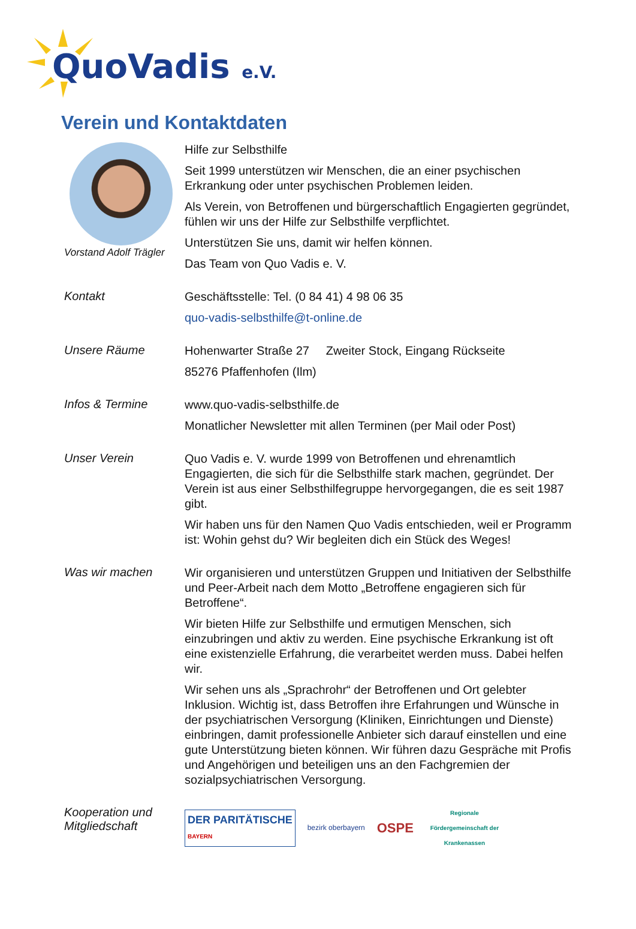QuoVadis e.V.
Verein und Kontaktdaten
Vorstand Adolf Trägler
Hilfe zur Selbsthilfe
Seit 1999 unterstützen wir Menschen, die an einer psychischen Erkrankung oder unter psychischen Problemen leiden.
Als Verein, von Betroffenen und bürgerschaftlich Engagierten gegründet, fühlen wir uns der Hilfe zur Selbsthilfe verpflichtet.
Unterstützen Sie uns, damit wir helfen können.
Das Team von Quo Vadis e. V.
Kontakt
Geschäftsstelle: Tel. (0 84 41) 4 98 06 35
quo-vadis-selbsthilfe@t-online.de
Unsere Räume
Hohenwarter Straße 27 Zweiter Stock, Eingang Rückseite
85276 Pfaffenhofen (Ilm)
Infos & Termine
www.quo-vadis-selbsthilfe.de
Monatlicher Newsletter mit allen Terminen (per Mail oder Post)
Unser Verein
Quo Vadis e. V. wurde 1999 von Betroffenen und ehrenamtlich Engagierten, die sich für die Selbsthilfe stark machen, gegründet. Der Verein ist aus einer Selbsthilfegruppe hervorgegangen, die es seit 1987 gibt.
Wir haben uns für den Namen Quo Vadis entschieden, weil er Programm ist: Wohin gehst du? Wir begleiten dich ein Stück des Weges!
Was wir machen
Wir organisieren und unterstützen Gruppen und Initiativen der Selbsthilfe und Peer-Arbeit nach dem Motto „Betroffene engagieren sich für Betroffene“.
Wir bieten Hilfe zur Selbsthilfe und ermutigen Menschen, sich einzubringen und aktiv zu werden. Eine psychische Erkrankung ist oft eine existenzielle Erfahrung, die verarbeitet werden muss. Dabei helfen wir.
Wir sehen uns als „Sprachrohr“ der Betroffenen und Ort gelebter Inklusion. Wichtig ist, dass Betroffen ihre Erfahrungen und Wünsche in der psychiatrischen Versorgung (Kliniken, Einrichtungen und Dienste) einbringen, damit professionelle Anbieter sich darauf einstellen und eine gute Unterstützung bieten können. Wir führen dazu Gespräche mit Profis und Angehörigen und beteiligen uns an den Fachgremien der sozialpsychiatrischen Versorgung.
Kooperation und Mitgliedschaft
DER PARITÄTISCHE
BAYERN
bezirk oberbayern
OSPE
Regionale Fördergemeinschaft der Krankenassen